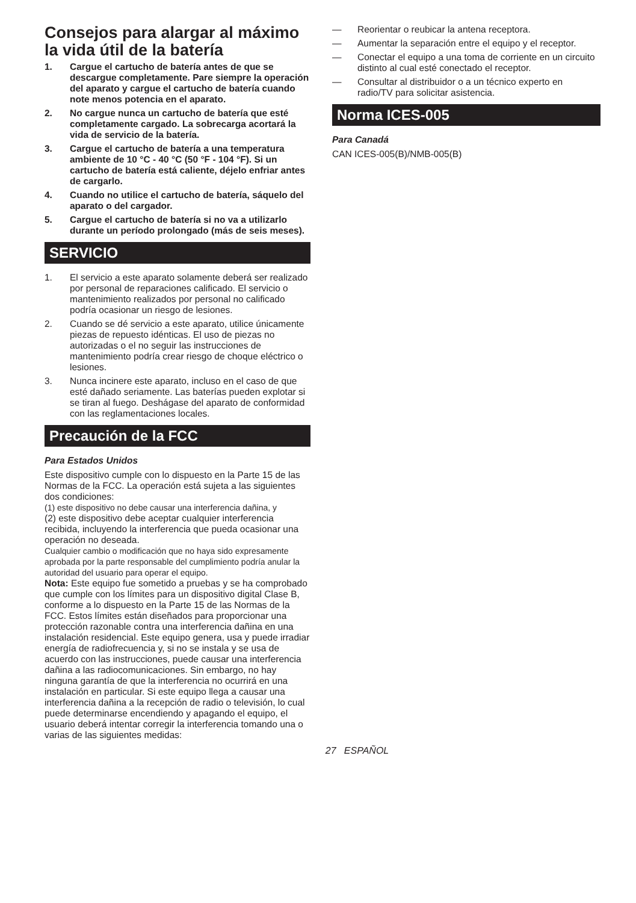Consejos para alargar al máximo la vida útil de la batería
1. Cargue el cartucho de batería antes de que se descargue completamente. Pare siempre la operación del aparato y cargue el cartucho de batería cuando note menos potencia en el aparato.
2. No cargue nunca un cartucho de batería que esté completamente cargado. La sobrecarga acortará la vida de servicio de la batería.
3. Cargue el cartucho de batería a una temperatura ambiente de 10 °C - 40 °C (50 °F - 104 °F). Si un cartucho de batería está caliente, déjelo enfriar antes de cargarlo.
4. Cuando no utilice el cartucho de batería, sáquelo del aparato o del cargador.
5. Cargue el cartucho de batería si no va a utilizarlo durante un período prolongado (más de seis meses).
SERVICIO
1. El servicio a este aparato solamente deberá ser realizado por personal de reparaciones calificado. El servicio o mantenimiento realizados por personal no calificado podría ocasionar un riesgo de lesiones.
2. Cuando se dé servicio a este aparato, utilice únicamente piezas de repuesto idénticas. El uso de piezas no autorizadas o el no seguir las instrucciones de mantenimiento podría crear riesgo de choque eléctrico o lesiones.
3. Nunca incinere este aparato, incluso en el caso de que esté dañado seriamente. Las baterías pueden explotar si se tiran al fuego. Deshágase del aparato de conformidad con las reglamentaciones locales.
Precaución de la FCC
Para Estados Unidos
Este dispositivo cumple con lo dispuesto en la Parte 15 de las Normas de la FCC. La operación está sujeta a las siguientes dos condiciones:
(1) este dispositivo no debe causar una interferencia dañina, y
(2) este dispositivo debe aceptar cualquier interferencia recibida, incluyendo la interferencia que pueda ocasionar una operación no deseada.
Cualquier cambio o modificación que no haya sido expresamente aprobada por la parte responsable del cumplimiento podría anular la autoridad del usuario para operar el equipo.
Nota: Este equipo fue sometido a pruebas y se ha comprobado que cumple con los límites para un dispositivo digital Clase B, conforme a lo dispuesto en la Parte 15 de las Normas de la FCC. Estos límites están diseñados para proporcionar una protección razonable contra una interferencia dañina en una instalación residencial. Este equipo genera, usa y puede irradiar energía de radiofrecuencia y, si no se instala y se usa de acuerdo con las instrucciones, puede causar una interferencia dañina a las radiocomunicaciones. Sin embargo, no hay ninguna garantía de que la interferencia no ocurrirá en una instalación en particular. Si este equipo llega a causar una interferencia dañina a la recepción de radio o televisión, lo cual puede determinarse encendiendo y apagando el equipo, el usuario deberá intentar corregir la interferencia tomando una o varias de las siguientes medidas:
— Reorientar o reubicar la antena receptora.
— Aumentar la separación entre el equipo y el receptor.
— Conectar el equipo a una toma de corriente en un circuito distinto al cual esté conectado el receptor.
— Consultar al distribuidor o a un técnico experto en radio/TV para solicitar asistencia.
Norma ICES-005
Para Canadá
CAN ICES-005(B)/NMB-005(B)
27 ESPAÑOL